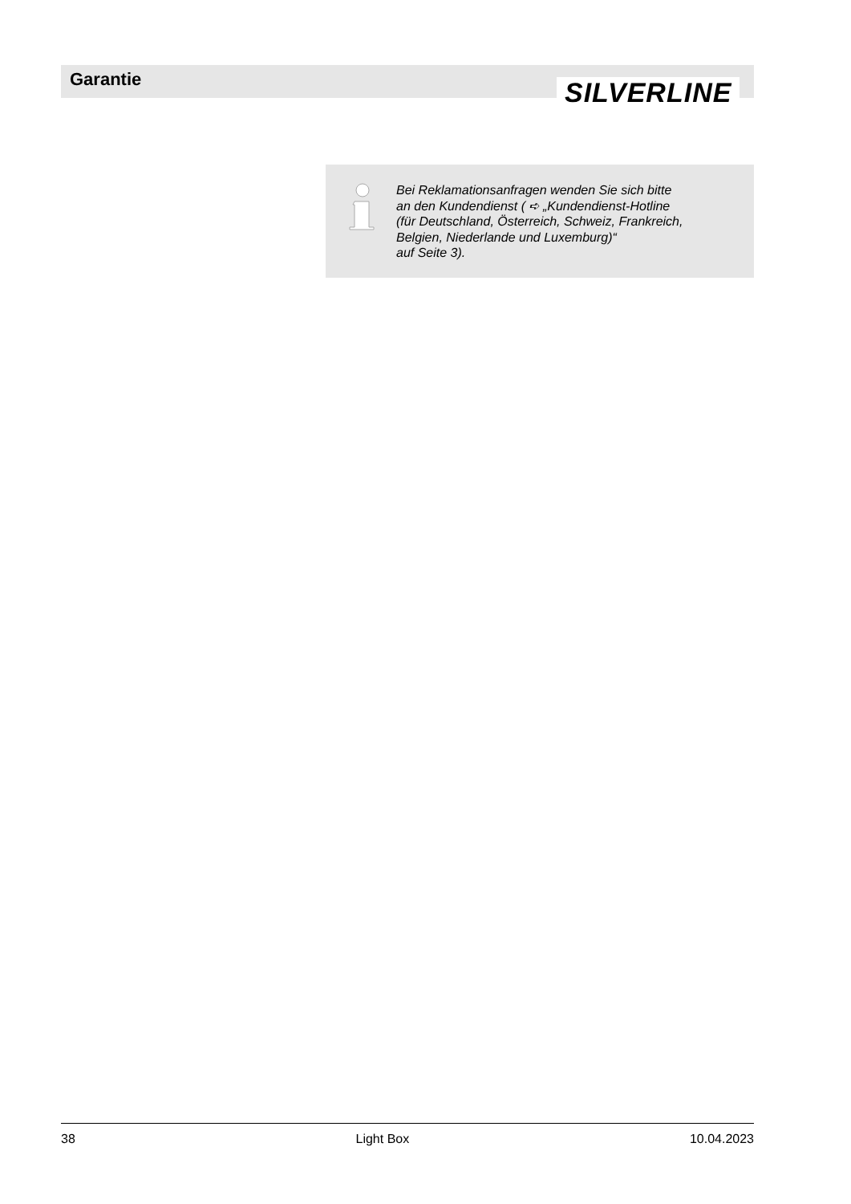Garantie SILVERLINE
Bei Reklamationsanfragen wenden Sie sich bitte
an den Kundendienst ( ➪ „Kundendienst-Hotline
(für Deutschland, Österreich, Schweiz, Frankreich,
Belgien, Niederlande und Luxemburg)“
auf Seite 3).
38 Light Box 10.04.2023